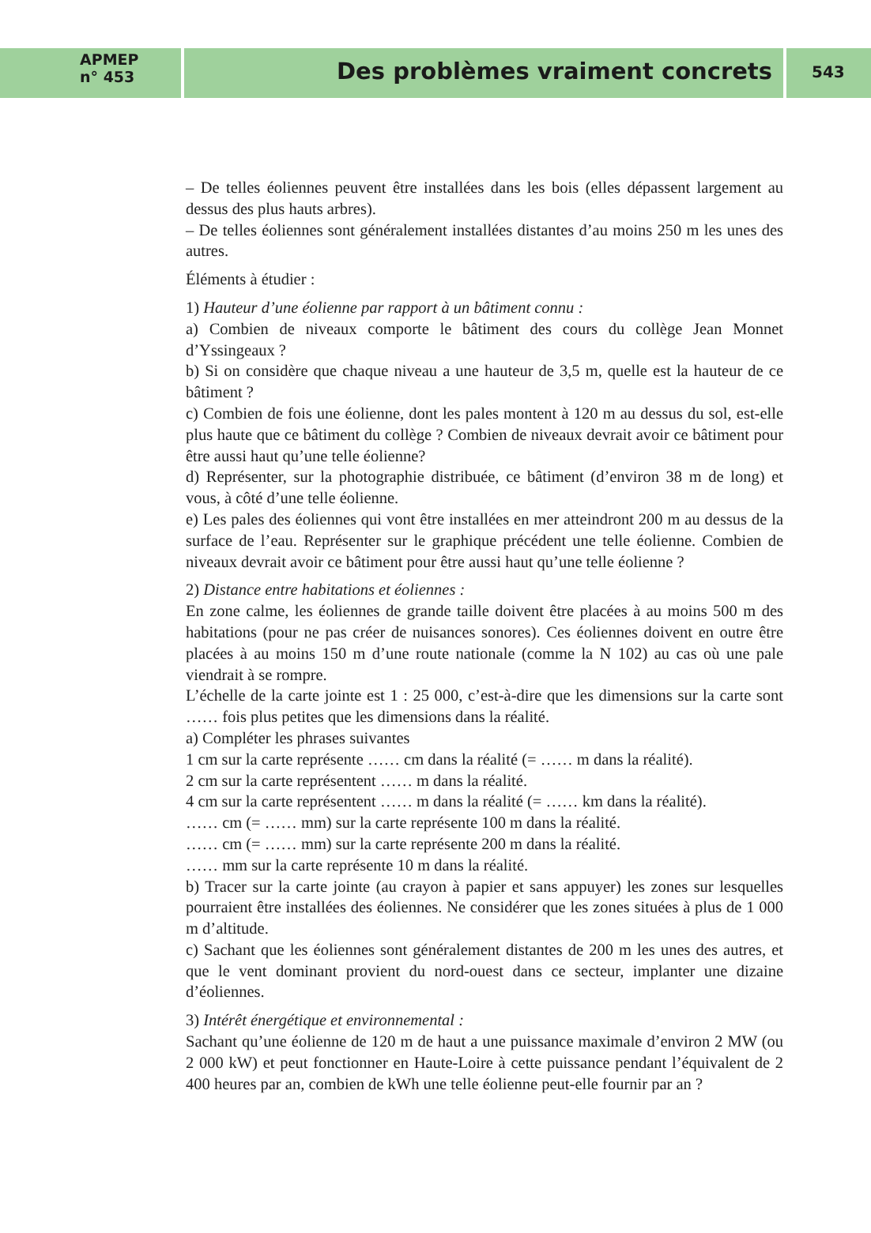APMEP
n° 453
Des problèmes vraiment concrets
543
– De telles éoliennes peuvent être installées dans les bois (elles dépassent largement au dessus des plus hauts arbres).
– De telles éoliennes sont généralement installées distantes d’au moins 250 m les unes des autres.
Éléments à étudier :
1) Hauteur d’une éolienne par rapport à un bâtiment connu :
a) Combien de niveaux comporte le bâtiment des cours du collège Jean Monnet d’Yssingeaux ?
b) Si on considère que chaque niveau a une hauteur de 3,5 m, quelle est la hauteur de ce bâtiment ?
c) Combien de fois une éolienne, dont les pales montent à 120 m au dessus du sol, est-elle plus haute que ce bâtiment du collège ? Combien de niveaux devrait avoir ce bâtiment pour être aussi haut qu’une telle éolienne?
d) Représenter, sur la photographie distribuée, ce bâtiment (d’environ 38 m de long) et vous, à côté d’une telle éolienne.
e) Les pales des éoliennes qui vont être installées en mer atteindront 200 m au dessus de la surface de l’eau. Représenter sur le graphique précédent une telle éolienne. Combien de niveaux devrait avoir ce bâtiment pour être aussi haut qu’une telle éolienne ?
2) Distance entre habitations et éoliennes :
En zone calme, les éoliennes de grande taille doivent être placées à au moins 500 m des habitations (pour ne pas créer de nuisances sonores). Ces éoliennes doivent en outre être placées à au moins 150 m d’une route nationale (comme la N 102) au cas où une pale viendrait à se rompre.
L’échelle de la carte jointe est 1 : 25 000, c’est-à-dire que les dimensions sur la carte sont …… fois plus petites que les dimensions dans la réalité.
a) Compléter les phrases suivantes
1 cm sur la carte représente …… cm dans la réalité (= …… m dans la réalité).
2 cm sur la carte représentent …… m dans la réalité.
4 cm sur la carte représentent …… m dans la réalité (= …… km dans la réalité).
…… cm (= …… mm) sur la carte représente 100 m dans la réalité.
…… cm (= …… mm) sur la carte représente 200 m dans la réalité.
…… mm sur la carte représente 10 m dans la réalité.
b) Tracer sur la carte jointe (au crayon à papier et sans appuyer) les zones sur lesquelles pourraient être installées des éoliennes. Ne considérer que les zones situées à plus de 1 000 m d’altitude.
c) Sachant que les éoliennes sont généralement distantes de 200 m les unes des autres, et que le vent dominant provient du nord-ouest dans ce secteur, implanter une dizaine d’éoliennes.
3) Intérêt énergétique et environnemental :
Sachant qu’une éolienne de 120 m de haut a une puissance maximale d’environ 2 MW (ou 2 000 kW) et peut fonctionner en Haute-Loire à cette puissance pendant l’équivalent de 2 400 heures par an, combien de kWh une telle éolienne peut-elle fournir par an ?